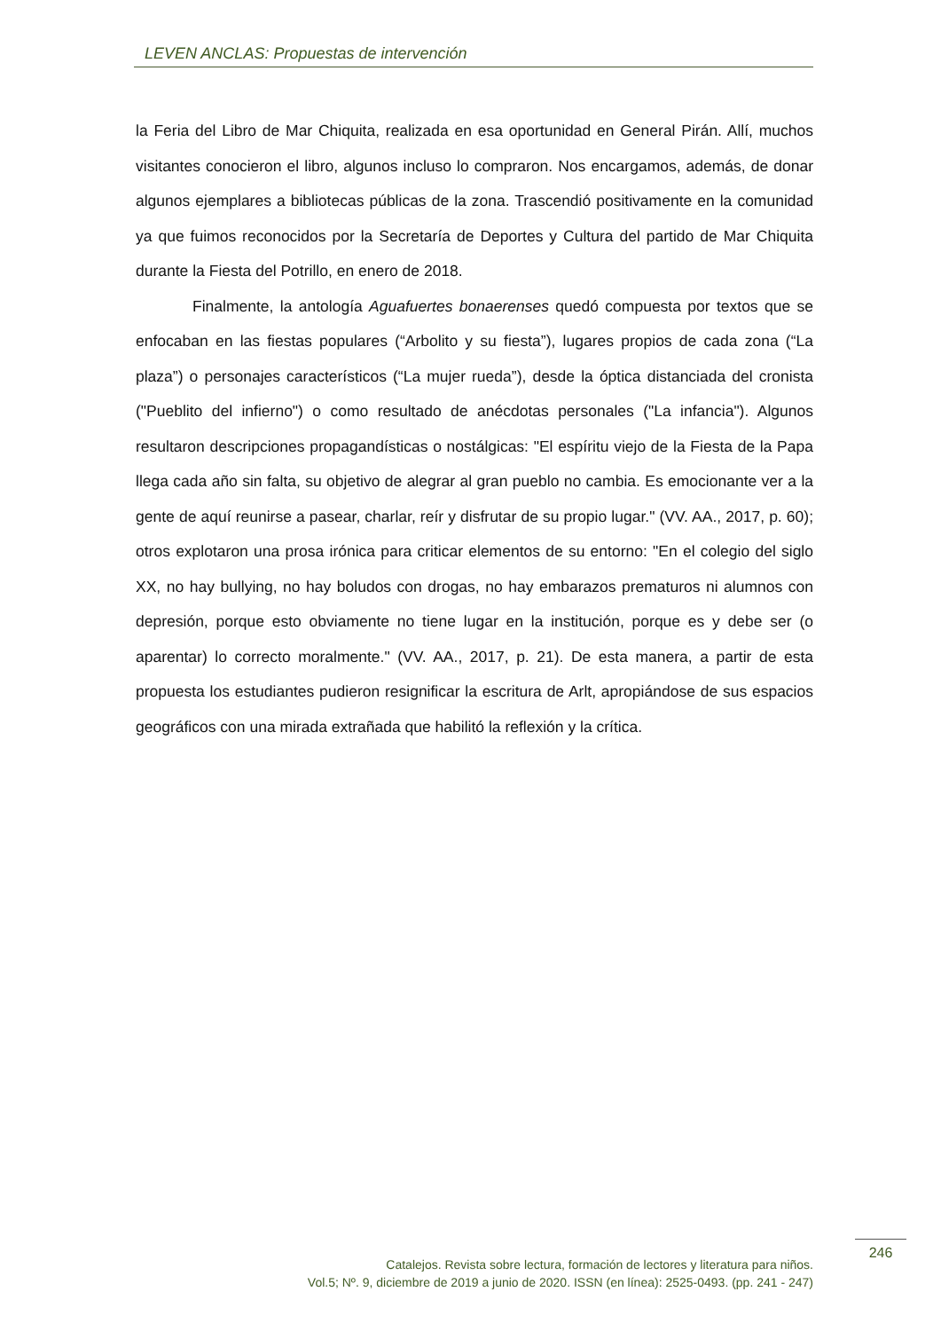LEVEN ANCLAS: Propuestas de intervención
la Feria del Libro de Mar Chiquita, realizada en esa oportunidad en General Pirán. Allí, muchos visitantes conocieron el libro, algunos incluso lo compraron. Nos encargamos, además, de donar algunos ejemplares a bibliotecas públicas de la zona. Trascendió positivamente en la comunidad ya que fuimos reconocidos por la Secretaría de Deportes y Cultura del partido de Mar Chiquita durante la Fiesta del Potrillo, en enero de 2018.
Finalmente, la antología Aguafuertes bonaerenses quedó compuesta por textos que se enfocaban en las fiestas populares (“Arbolito y su fiesta”), lugares propios de cada zona (“La plaza”) o personajes característicos (“La mujer rueda”), desde la óptica distanciada del cronista ("Pueblito del infierno") o como resultado de anécdotas personales ("La infancia"). Algunos resultaron descripciones propagandísticas o nostálgicas: "El espíritu viejo de la Fiesta de la Papa llega cada año sin falta, su objetivo de alegrar al gran pueblo no cambia. Es emocionante ver a la gente de aquí reunirse a pasear, charlar, reír y disfrutar de su propio lugar." (VV. AA., 2017, p. 60); otros explotaron una prosa irónica para criticar elementos de su entorno: "En el colegio del siglo XX, no hay bullying, no hay boludos con drogas, no hay embarazos prematuros ni alumnos con depresión, porque esto obviamente no tiene lugar en la institución, porque es y debe ser (o aparentar) lo correcto moralmente." (VV. AA., 2017, p. 21). De esta manera, a partir de esta propuesta los estudiantes pudieron resignificar la escritura de Arlt, apropiándose de sus espacios geográficos con una mirada extrañada que habilitó la reflexión y la crítica.
246
Catalejos. Revista sobre lectura, formación de lectores y literatura para niños.
Vol.5; Nº. 9, diciembre de 2019 a junio de 2020. ISSN (en línea): 2525-0493. (pp. 241 - 247)